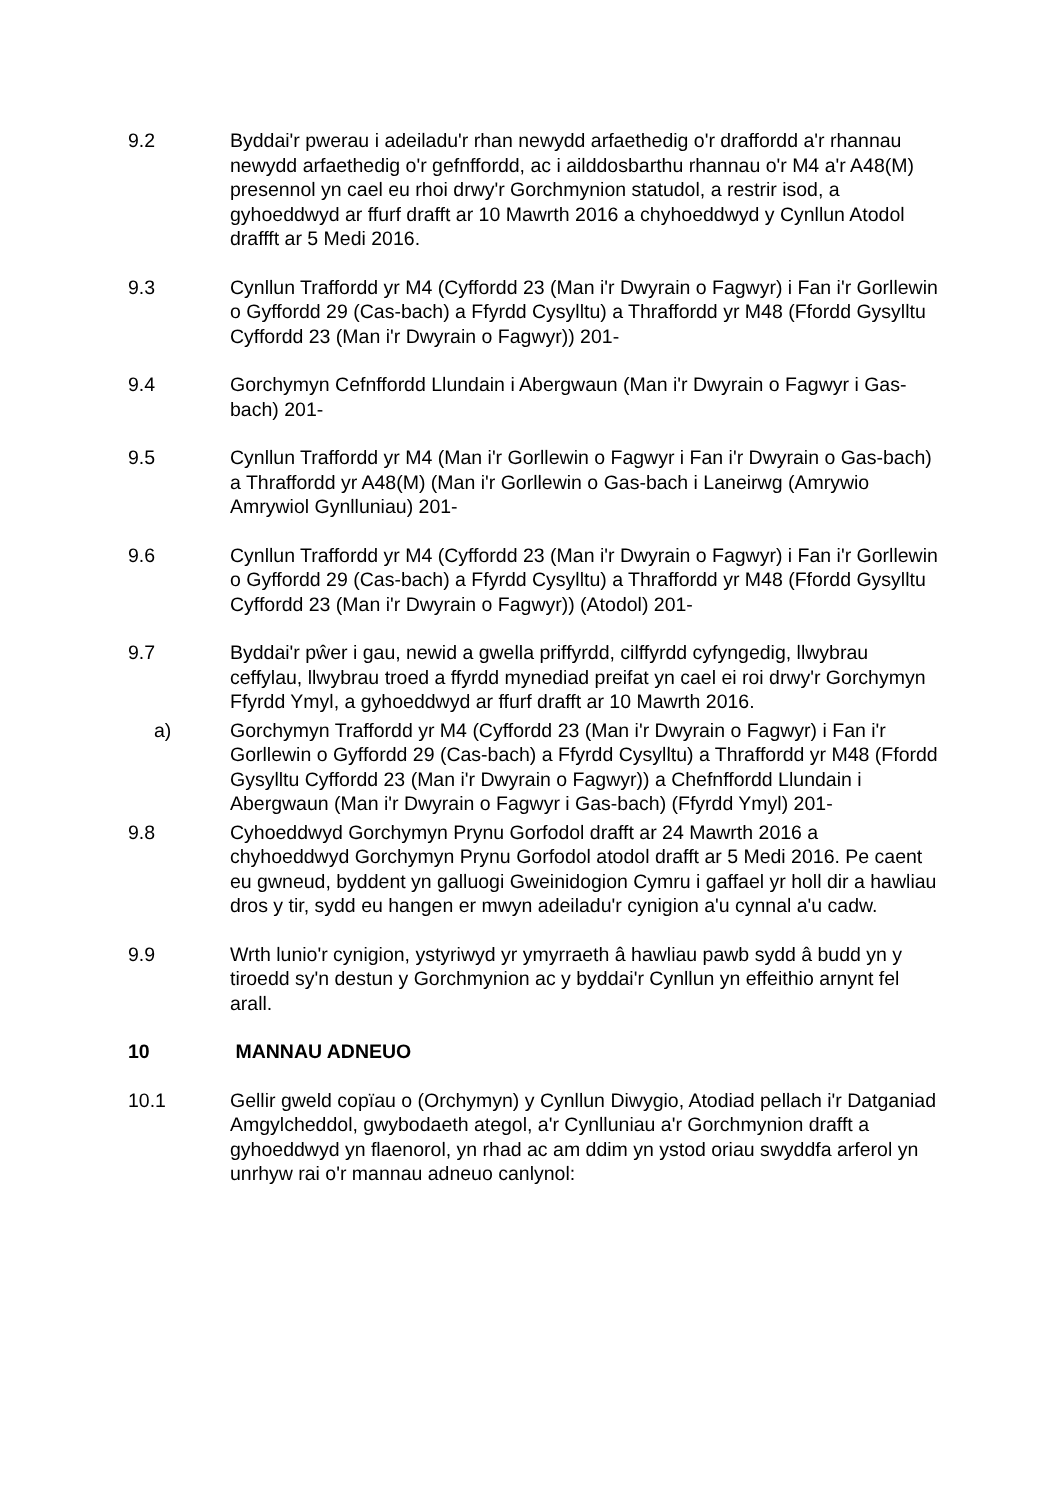9.2 Byddai'r pwerau i adeiladu'r rhan newydd arfaethedig o'r draffordd a'r rhannau newydd arfaethedig o'r gefnffordd, ac i ailddosbarthu rhannau o'r M4 a'r A48(M) presennol yn cael eu rhoi drwy'r Gorchmynion statudol, a restrir isod, a gyhoeddwyd ar ffurf drafft ar 10 Mawrth 2016 a chyhoeddwyd y Cynllun Atodol draffft ar 5 Medi 2016.
9.3 Cynllun Traffordd yr M4 (Cyffordd 23 (Man i'r Dwyrain o Fagwyr) i Fan i'r Gorllewin o Gyffordd 29 (Cas-bach) a Ffyrdd Cysylltu) a Thraffordd yr M48 (Ffordd Gysylltu Cyffordd 23 (Man i'r Dwyrain o Fagwyr)) 201-
9.4 Gorchymyn Cefnffordd Llundain i Abergwaun (Man i'r Dwyrain o Fagwyr i Gas-bach) 201-
9.5 Cynllun Traffordd yr M4 (Man i'r Gorllewin o Fagwyr i Fan i'r Dwyrain o Gas-bach) a Thraffordd yr A48(M) (Man i'r Gorllewin o Gas-bach i Laneirwg (Amrywio Amrywiol Gynlluniau) 201-
9.6 Cynllun Traffordd yr M4 (Cyffordd 23 (Man i'r Dwyrain o Fagwyr) i Fan i'r Gorllewin o Gyffordd 29 (Cas-bach) a Ffyrdd Cysylltu) a Thraffordd yr M48 (Ffordd Gysylltu Cyffordd 23 (Man i'r Dwyrain o Fagwyr)) (Atodol) 201-
9.7 Byddai'r pŵer i gau, newid a gwella priffyrdd, cilffyrdd cyfyngedig, llwybrau ceffylau, llwybrau troed a ffyrdd mynediad preifat yn cael ei roi drwy'r Gorchymyn Ffyrdd Ymyl, a gyhoeddwyd ar ffurf drafft ar 10 Mawrth 2016.
a) Gorchymyn Traffordd yr M4 (Cyffordd 23 (Man i'r Dwyrain o Fagwyr) i Fan i'r Gorllewin o Gyffordd 29 (Cas-bach) a Ffyrdd Cysylltu) a Thraffordd yr M48 (Ffordd Gysylltu Cyffordd 23 (Man i'r Dwyrain o Fagwyr)) a Chefnffordd Llundain i Abergwaun (Man i'r Dwyrain o Fagwyr i Gas-bach) (Ffyrdd Ymyl) 201-
9.8 Cyhoeddwyd Gorchymyn Prynu Gorfodol drafft ar 24 Mawrth 2016 a chyhoeddwyd Gorchymyn Prynu Gorfodol atodol drafft ar 5 Medi 2016. Pe caent eu gwneud, byddent yn galluogi Gweinidogion Cymru i gaffael yr holl dir a hawliau dros y tir, sydd eu hangen er mwyn adeiladu'r cynigion a'u cynnal a'u cadw.
9.9 Wrth lunio'r cynigion, ystyriwyd yr ymyrraeth â hawliau pawb sydd â budd yn y tiroedd sy'n destun y Gorchmynion ac y byddai'r Cynllun yn effeithio arnynt fel arall.
10 MANNAU ADNEUO
10.1 Gellir gweld copïau o (Orchymyn) y Cynllun Diwygio, Atodiad pellach i'r Datganiad Amgylcheddol, gwybodaeth ategol, a'r Cynlluniau a'r Gorchmynion drafft a gyhoeddwyd yn flaenorol, yn rhad ac am ddim yn ystod oriau swyddfa arferol yn unrhyw rai o'r mannau adneuo canlynol: